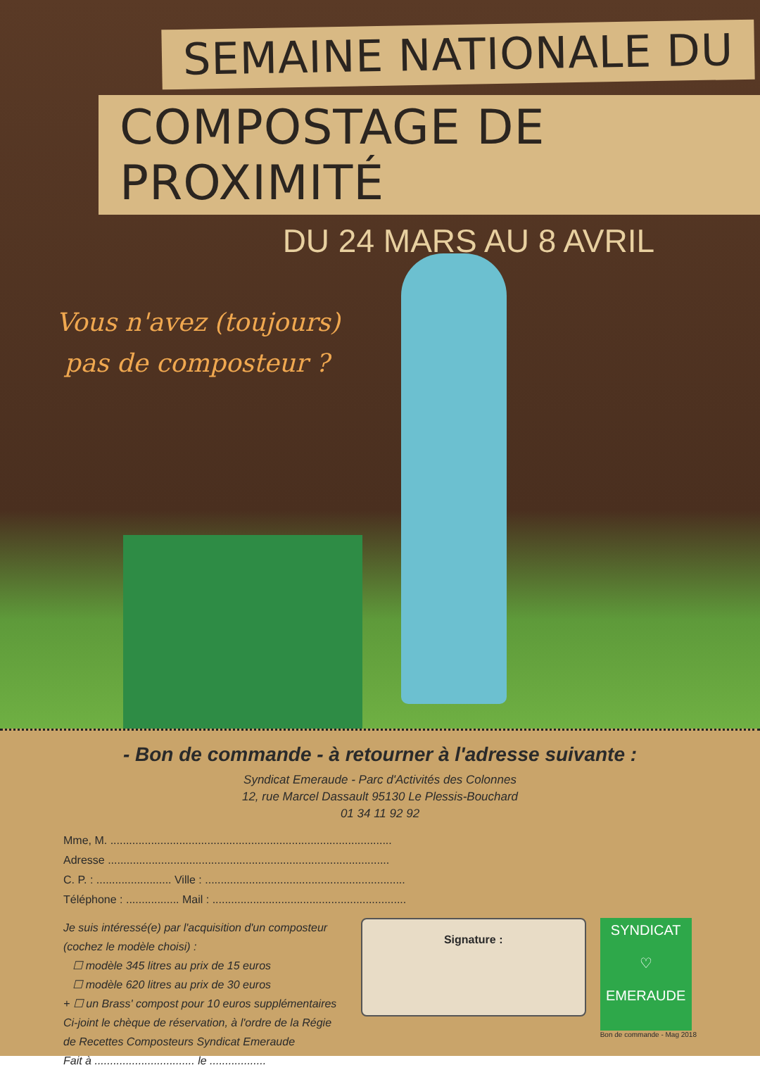SEMAINE NATIONALE DU
COMPOSTAGE DE PROXIMITÉ
DU 24 MARS AU 8 AVRIL
Vous n'avez (toujours)
pas de composteur ?
- Bon de commande - à retourner à l'adresse suivante :
Syndicat Emeraude - Parc d'Activités des Colonnes
12, rue Marcel Dassault 95130 Le Plessis-Bouchard
01 34 11 92 92
Mme, M. ..........................................................................................
Adresse ..........................................................................................
C. P. : ........................ Ville : ................................................................
Téléphone : ................. Mail : ..............................................................
Je suis intéressé(e) par l'acquisition d'un composteur (cochez le modèle choisi) :
☐ modèle 345 litres au prix de 15 euros
☐ modèle 620 litres au prix de 30 euros
+ ☐ un Brass' compost pour 10 euros supplémentaires
Ci-joint le chèque de réservation, à l'ordre de la Régie de Recettes Composteurs Syndicat Emeraude
Fait à ................................ le ..................
Signature :
SYNDICAT
♡
EMERAUDE
Bon de commande - Mag 2018